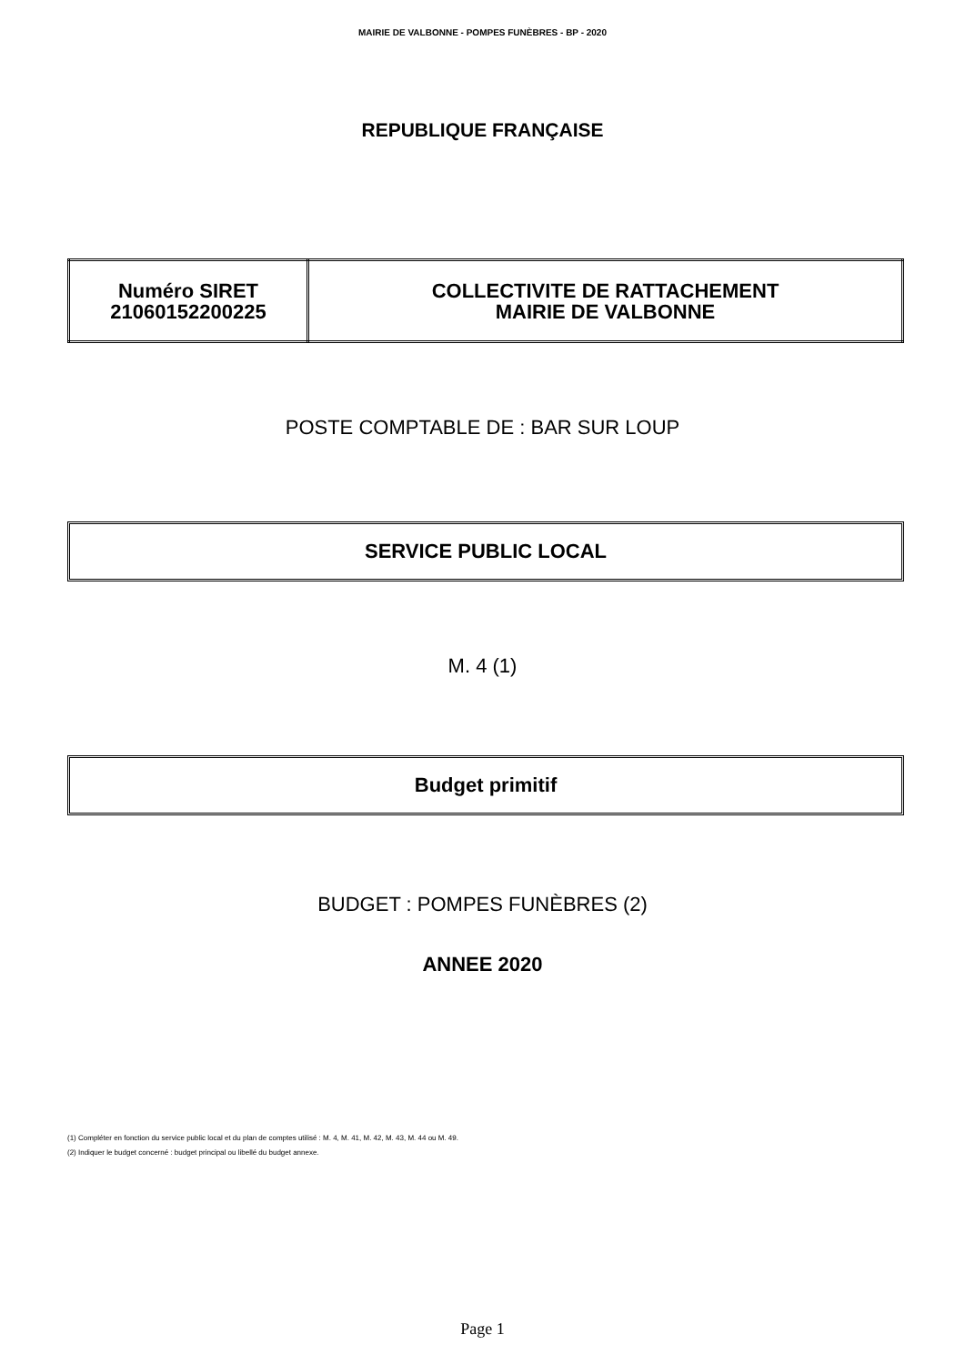MAIRIE DE VALBONNE - POMPES FUNÈBRES - BP - 2020
REPUBLIQUE FRANÇAISE
| Numéro SIRET 21060152200225 | COLLECTIVITE DE RATTACHEMENT MAIRIE DE VALBONNE |
POSTE COMPTABLE DE : BAR SUR LOUP
SERVICE PUBLIC LOCAL
M. 4 (1)
Budget primitif
BUDGET : POMPES FUNÈBRES (2)
ANNEE 2020
(1) Compléter en fonction du service public local et du plan de comptes utilisé : M. 4, M. 41, M. 42, M. 43, M. 44 ou M. 49.
(2) Indiquer le budget concerné : budget principal ou libellé du budget annexe.
Page 1